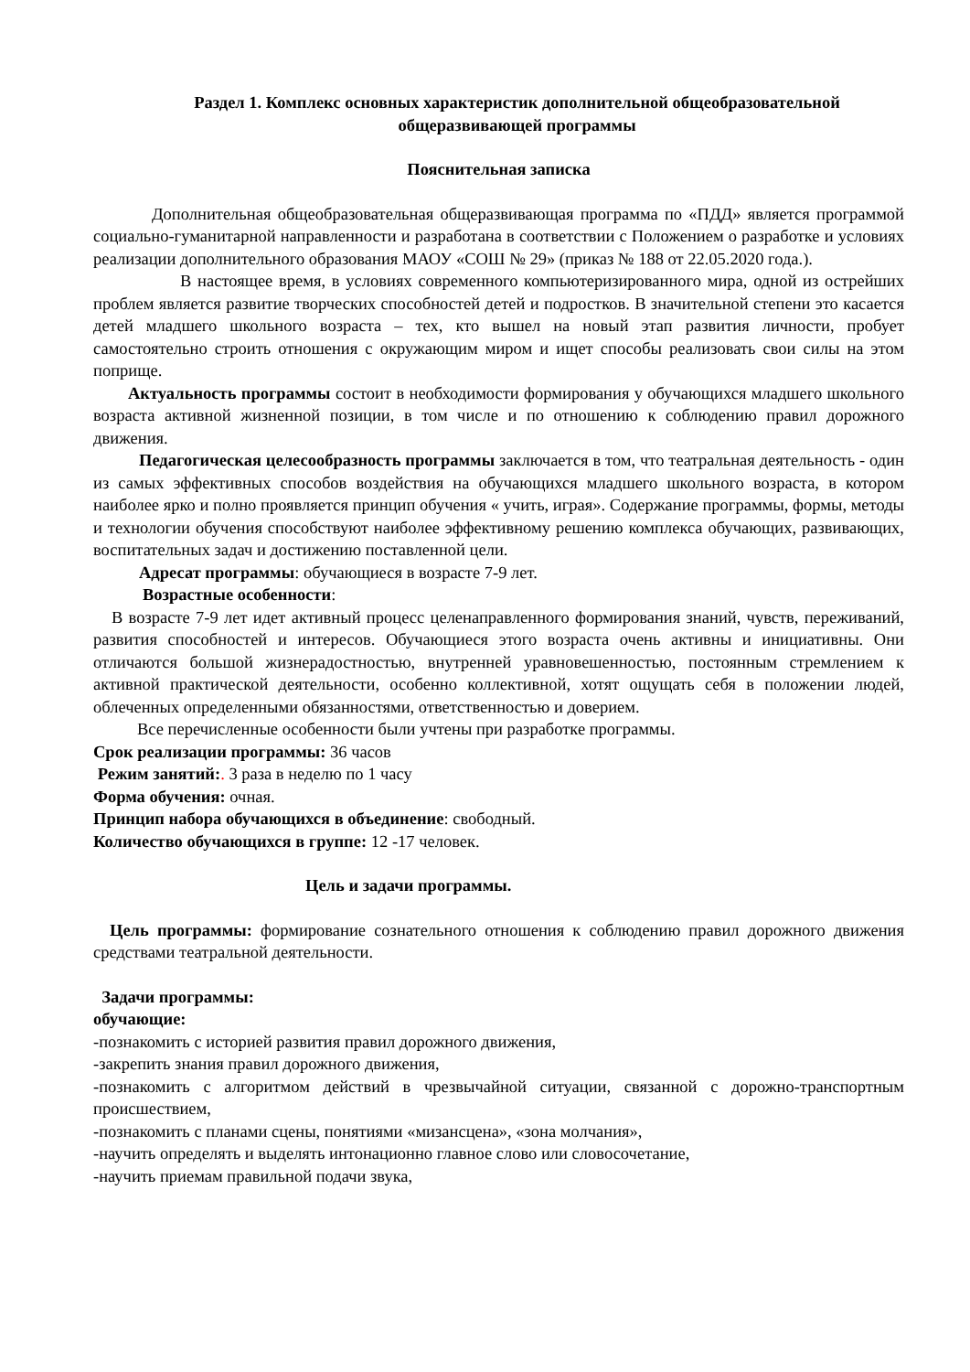Раздел 1. Комплекс основных характеристик дополнительной общеобразовательной общеразвивающей программы
Пояснительная записка
Дополнительная общеобразовательная общеразвивающая программа по «ПДД» является программой социально-гуманитарной направленности и разработана в соответствии с Положением о разработке и условиях реализации дополнительного образования МАОУ «СОШ № 29» (приказ № 188 от 22.05.2020 года.).
В настоящее время, в условиях современного компьютеризированного мира, одной из острейших проблем является развитие творческих способностей детей и подростков. В значительной степени это касается детей младшего школьного возраста – тех, кто вышел на новый этап развития личности, пробует самостоятельно строить отношения с окружающим миром и ищет способы реализовать свои силы на этом поприще.
Актуальность программы состоит в необходимости формирования у обучающихся младшего школьного возраста активной жизненной позиции, в том числе и по отношению к соблюдению правил дорожного движения.
Педагогическая целесообразность программы заключается в том, что театральная деятельность - один из самых эффективных способов воздействия на обучающихся младшего школьного возраста, в котором наиболее ярко и полно проявляется принцип обучения « учить, играя». Содержание программы, формы, методы и технологии обучения способствуют наиболее эффективному решению комплекса обучающих, развивающих, воспитательных задач и достижению поставленной цели.
Адресат программы: обучающиеся в возрасте 7-9 лет.
Возрастные особенности:
В возрасте 7-9 лет идет активный процесс целенаправленного формирования знаний, чувств, переживаний, развития способностей и интересов. Обучающиеся этого возраста очень активны и инициативны. Они отличаются большой жизнерадостностью, внутренней уравновешенностью, постоянным стремлением к активной практической деятельности, особенно коллективной, хотят ощущать себя в положении людей, облеченных определенными обязанностями, ответственностью и доверием.
Все перечисленные особенности были учтены при разработке программы.
Срок реализации программы: 36 часов
Режим занятий:. 3 раза в неделю по 1 часу
Форма обучения: очная.
Принцип набора обучающихся в объединение: свободный.
Количество обучающихся в группе: 12 -17 человек.
Цель и задачи программы.
Цель программы: формирование сознательного отношения к соблюдению правил дорожного движения средствами театральной деятельности.
Задачи программы:
обучающие:
-познакомить с историей развития правил дорожного движения,
-закрепить знания правил дорожного движения,
-познакомить с алгоритмом действий в чрезвычайной ситуации, связанной с дорожно-транспортным происшествием,
-познакомить с планами сцены, понятиями «мизансцена», «зона молчания»,
-научить определять и выделять интонационно главное слово или словосочетание,
-научить приемам правильной подачи звука,